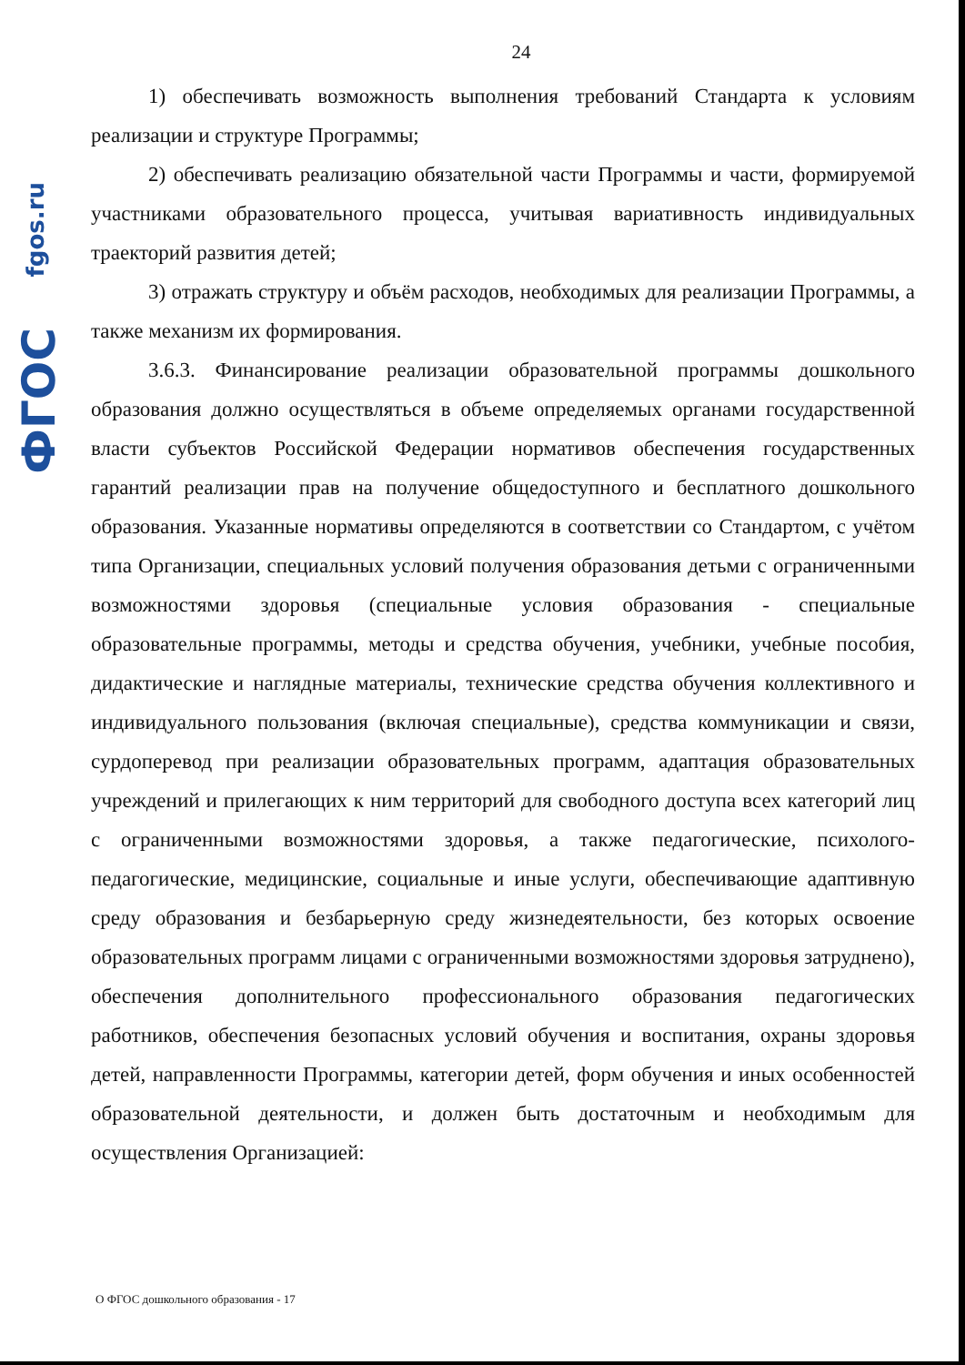fgos.ru
ФГОС
24
1) обеспечивать возможность выполнения требований Стандарта к условиям реализации и структуре Программы;
2) обеспечивать реализацию обязательной части Программы и части, формируемой участниками образовательного процесса, учитывая вариативность индивидуальных траекторий развития детей;
3) отражать структуру и объём расходов, необходимых для реализации Программы, а также механизм их формирования.
3.6.3. Финансирование реализации образовательной программы дошкольного образования должно осуществляться в объеме определяемых органами государственной власти субъектов Российской Федерации нормативов обеспечения государственных гарантий реализации прав на получение общедоступного и бесплатного дошкольного образования. Указанные нормативы определяются в соответствии со Стандартом, с учётом типа Организации, специальных условий получения образования детьми с ограниченными возможностями здоровья (специальные условия образования - специальные образовательные программы, методы и средства обучения, учебники, учебные пособия, дидактические и наглядные материалы, технические средства обучения коллективного и индивидуального пользования (включая специальные), средства коммуникации и связи, сурдоперевод при реализации образовательных программ, адаптация образовательных учреждений и прилегающих к ним территорий для свободного доступа всех категорий лиц с ограниченными возможностями здоровья, а также педагогические, психолого-педагогические, медицинские, социальные и иные услуги, обеспечивающие адаптивную среду образования и безбарьерную среду жизнедеятельности, без которых освоение образовательных программ лицами с ограниченными возможностями здоровья затруднено), обеспечения дополнительного профессионального образования педагогических работников, обеспечения безопасных условий обучения и воспитания, охраны здоровья детей, направленности Программы, категории детей, форм обучения и иных особенностей образовательной деятельности, и должен быть достаточным и необходимым для осуществления Организацией:
О ФГОС дошкольного образования - 17